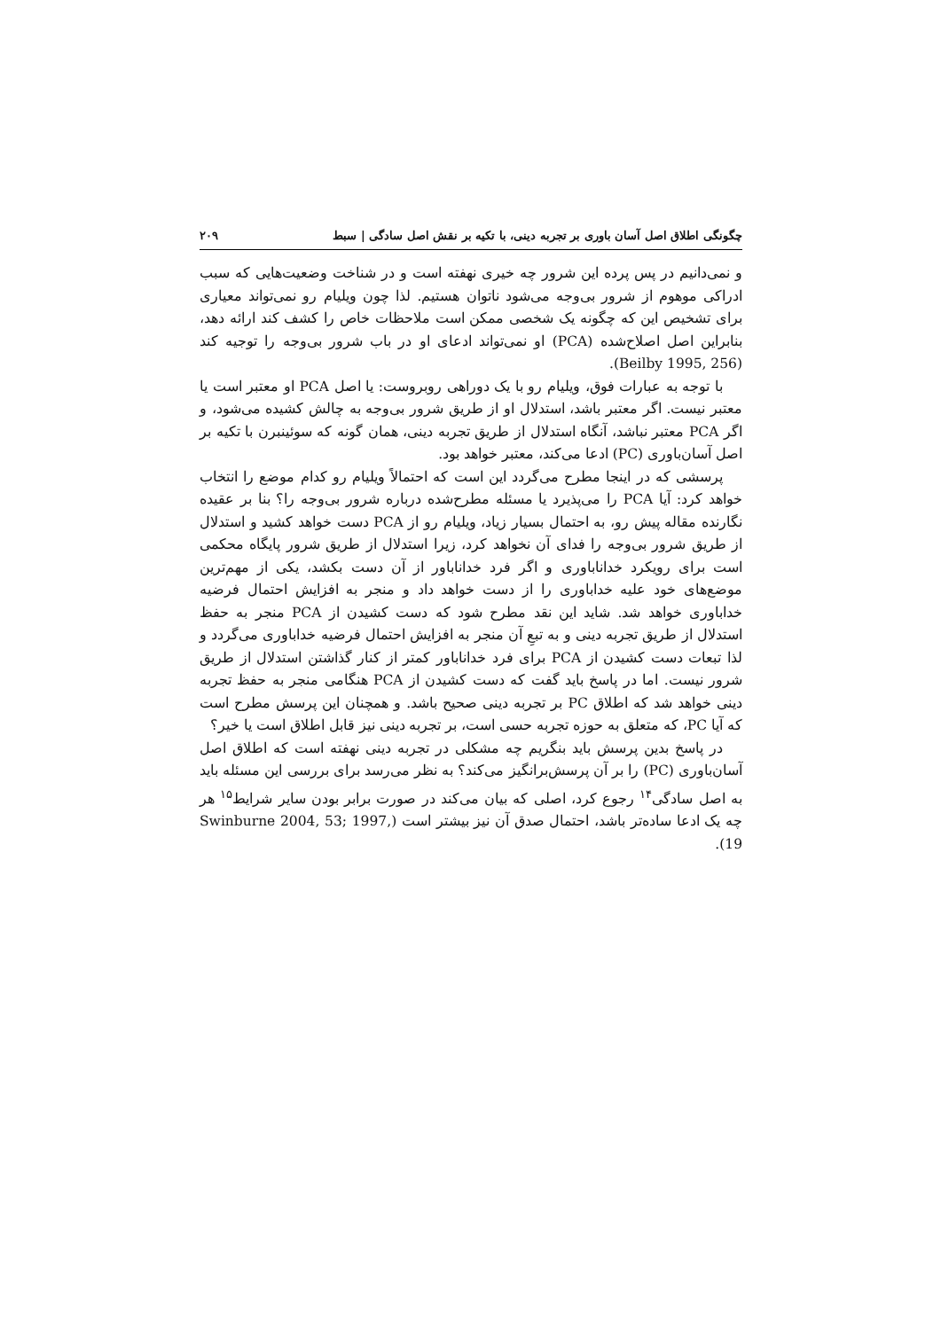چگونگی اطلاق اصل آسان باوری بر تجربه دینی، با تکیه بر نقش اصل سادگی | سبط ۲۰۹
و نمی‌دانیم در پس پرده این شرور چه خیری نهفته است و در شناخت وضعیت‌هایی که سبب ادراکی موهوم از شرور بی‌وجه می‌شود ناتوان هستیم. لذا چون ویلیام رو نمی‌تواند معیاری برای تشخیص این که چگونه یک شخصی ممکن است ملاحظات خاص را کشف کند ارائه دهد، بنابراین اصل اصلاح‌شده (PCA) او نمی‌تواند ادعای او در باب شرور بی‌وجه را توجیه کند (Beilby 1995, 256).
با توجه به عبارات فوق، ویلیام رو با یک دوراهی روبروست: یا اصل PCA او معتبر است یا معتبر نیست. اگر معتبر باشد، استدلال او از طریق شرور بی‌وجه به چالش کشیده می‌شود، و اگر PCA معتبر نباشد، آنگاه استدلال از طریق تجربه دینی، همان گونه که سوئینبرن با تکیه بر اصل آسان‌باوری (PC) ادعا می‌کند، معتبر خواهد بود.
پرسشی که در اینجا مطرح می‌گردد این است که احتمالاً ویلیام رو کدام موضع را انتخاب خواهد کرد: آیا PCA را می‌پذیرد یا مسئله مطرح‌شده درباره شرور بی‌وجه را؟ بنا بر عقیده نگارنده مقاله پیش رو، به احتمال بسیار زیاد، ویلیام رو از PCA دست خواهد کشید و استدلال از طریق شرور بی‌وجه را فدای آن نخواهد کرد، زیرا استدلال از طریق شرور پایگاه محکمی است برای رویکرد خداناباوری و اگر فرد خداناباور از آن دست بکشد، یکی از مهم‌ترین موضع‌های خود علیه خداباوری را از دست خواهد داد و منجر به افزایش احتمال فرضیه خداباوری خواهد شد. شاید این نقد مطرح شود که دست کشیدن از PCA منجر به حفظ استدلال از طریق تجربه دینی و به تبعِ آن منجر به افزایش احتمال فرضیه خداباوری می‌گردد و لذا تبعات دست کشیدن از PCA برای فرد خداناباور کمتر از کنار گذاشتن استدلال از طریق شرور نیست. اما در پاسخ باید گفت که دست کشیدن از PCA هنگامی منجر به حفظ تجربه دینی خواهد شد که اطلاق PC بر تجربه دینی صحیح باشد. و همچنان این پرسش مطرح است که آیا PC، که متعلق به حوزه تجربه حسی است، بر تجربه دینی نیز قابل اطلاق است یا خیر؟
در پاسخ بدین پرسش باید بنگریم چه مشکلی در تجربه دینی نهفته است که اطلاق اصل آسان‌باوری (PC) را بر آن پرسش‌برانگیز می‌کند؟ به نظر می‌رسد برای بررسی این مسئله باید به اصل سادگی<sup>۱۴</sup> رجوع کرد، اصلی که بیان می‌کند در صورت برابر بودن سایر شرایط<sup>۱۵</sup> هر چه یک ادعا ساده‌تر باشد، احتمال صدق آن نیز بیشتر است (Swinburne 2004, 53; 1997, 19).